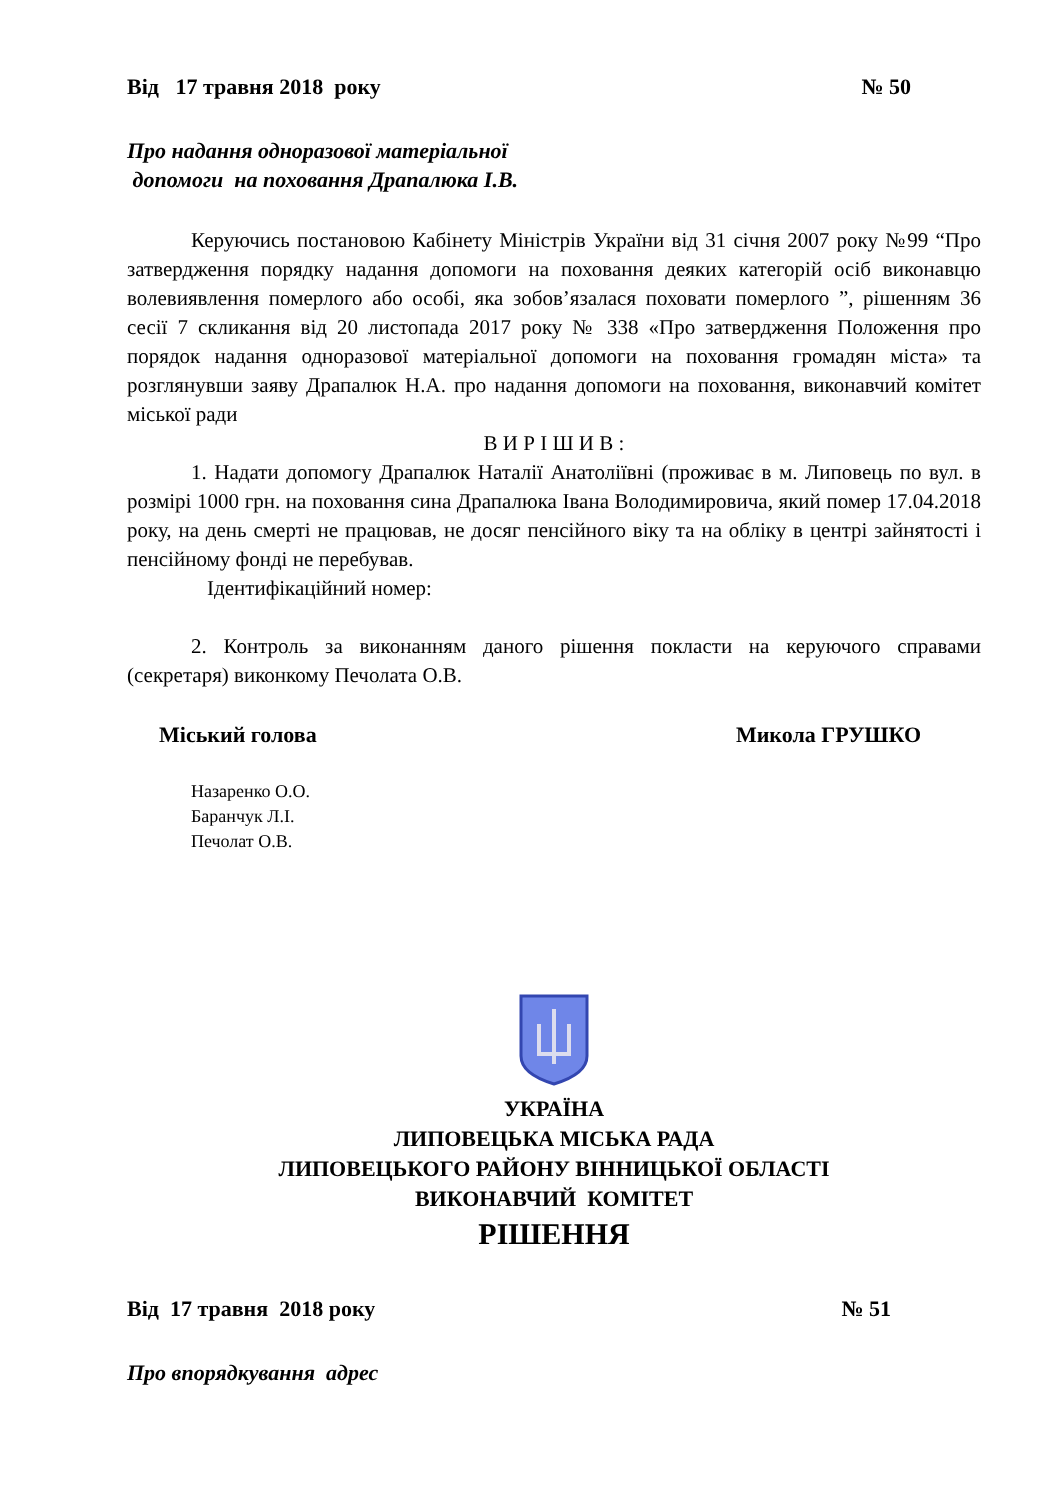Від 17 травня 2018 року № 50
Про надання одноразової матеріальної
допомоги на поховання Драпалюка І.В.
Керуючись постановою Кабінету Міністрів України від 31 січня 2007 року №99 “Про затвердження порядку надання допомоги на поховання деяких категорій осіб виконавцю волевиявлення померлого або особі, яка зобов’язалася поховати померлого ”, рішенням 36 сесії 7 скликання від 20 листопада 2017 року № 338 «Про затвердження Положення про порядок надання одноразової матеріальної допомоги на поховання громадян міста» та розглянувши заяву Драпалюк Н.А. про надання допомоги на поховання, виконавчий комітет міської ради
В И Р І Ш И В :
1. Надати допомогу Драпалюк Наталії Анатоліївні (проживає в м. Липовець по вул. в розмірі 1000 грн. на поховання сина Драпалюка Івана Володимировича, який помер 17.04.2018 року, на день смерті не працював, не досяг пенсійного віку та на обліку в центрі зайнятості і пенсійному фонді не перебував.
Ідентифікаційний номер:
2. Контроль за виконанням даного рішення покласти на керуючого справами (секретаря) виконкому Печолата О.В.
Міський голова Микола ГРУШКО
Назаренко О.О.
Баранчук Л.І.
Печолат О.В.
УКРАЇНА
ЛИПОВЕЦЬКА МІСЬКА РАДА
ЛИПОВЕЦЬКОГО РАЙОНУ ВІННИЦЬКОЇ ОБЛАСТІ
ВИКОНАВЧИЙ КОМІТЕТ
РІШЕННЯ
Від 17 травня 2018 року № 51
Про впорядкування адрес